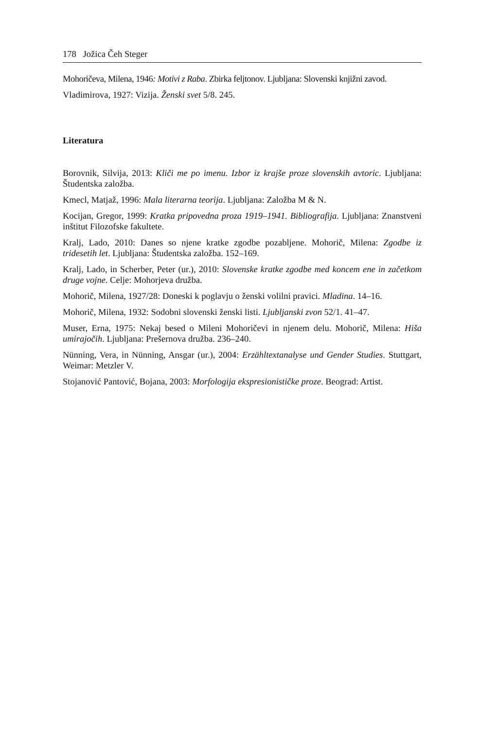178 Jožica Čeh Steger
Mohoričeva, Milena, 1946: Motivi z Raba. Zbirka feljtonov. Ljubljana: Slovenski knjižni zavod.
Vladimirova, 1927: Vizija. Ženski svet 5/8. 245.
Literatura
Borovnik, Silvija, 2013: Kliči me po imenu. Izbor iz krajše proze slovenskih avtoric. Ljubljana: Študentska založba.
Kmecl, Matjaž, 1996: Mala literarna teorija. Ljubljana: Založba M & N.
Kocijan, Gregor, 1999: Kratka pripovedna proza 1919–1941. Bibliografija. Ljubljana: Znanstveni inštitut Filozofske fakultete.
Kralj, Lado, 2010: Danes so njene kratke zgodbe pozabljene. Mohorič, Milena: Zgodbe iz tridesetih let. Ljubljana: Študentska založba. 152–169.
Kralj, Lado, in Scherber, Peter (ur.), 2010: Slovenske kratke zgodbe med koncem ene in začetkom druge vojne. Celje: Mohorjeva družba.
Mohorič, Milena, 1927/28: Doneski k poglavju o ženski volilni pravici. Mladina. 14–16.
Mohorič, Milena, 1932: Sodobni slovenski ženski listi. Ljubljanski zvon 52/1. 41–47.
Muser, Erna, 1975: Nekaj besed o Mileni Mohoričevi in njenem delu. Mohorič, Milena: Hiša umirajočih. Ljubljana: Prešernova družba. 236–240.
Nünning, Vera, in Nünning, Ansgar (ur.), 2004: Erzähltextanalyse und Gender Studies. Stuttgart, Weimar: Metzler V.
Stojanović Pantović, Bojana, 2003: Morfologija ekspresionističke proze. Beograd: Artist.